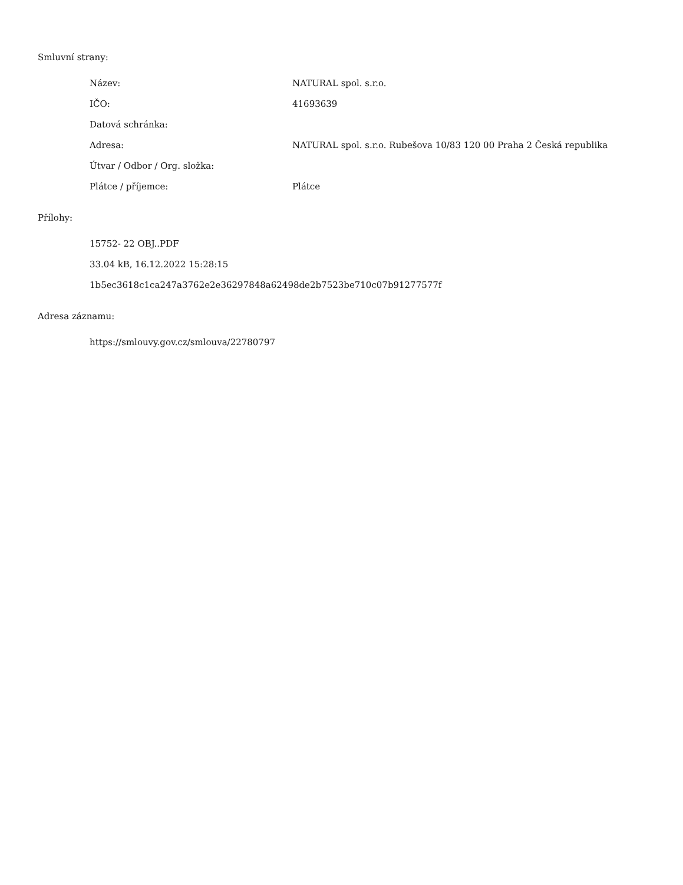Smluvní strany:
| Název: | NATURAL spol. s.r.o. |
| IČO: | 41693639 |
| Datová schránka: | |
| Adresa: | NATURAL spol. s.r.o. Rubešova 10/83 120 00 Praha 2 Česká republika |
| Útvar / Odbor / Org. složka: | |
| Plátce / příjemce: | Plátce |
Přílohy:
15752- 22 OBJ..PDF
33.04 kB, 16.12.2022 15:28:15
1b5ec3618c1ca247a3762e2e36297848a62498de2b7523be710c07b91277577f
Adresa záznamu:
https://smlouvy.gov.cz/smlouva/22780797